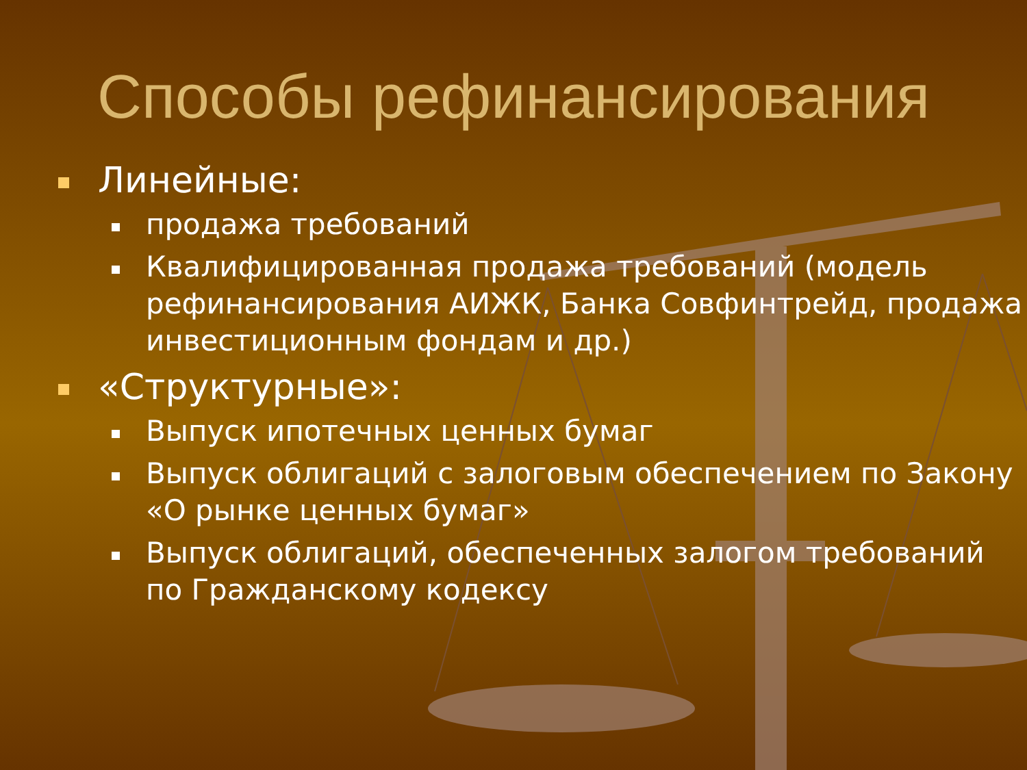Способы рефинансирования
Линейные:
продажа требований
Квалифицированная продажа требований (модель рефинансирования АИЖК, Банка Совфинтрейд, продажа инвестиционным фондам и др.)
«Структурные»:
Выпуск ипотечных ценных бумаг
Выпуск облигаций с залоговым обеспечением по Закону «О рынке ценных бумаг»
Выпуск облигаций, обеспеченных залогом требований по Гражданскому кодексу